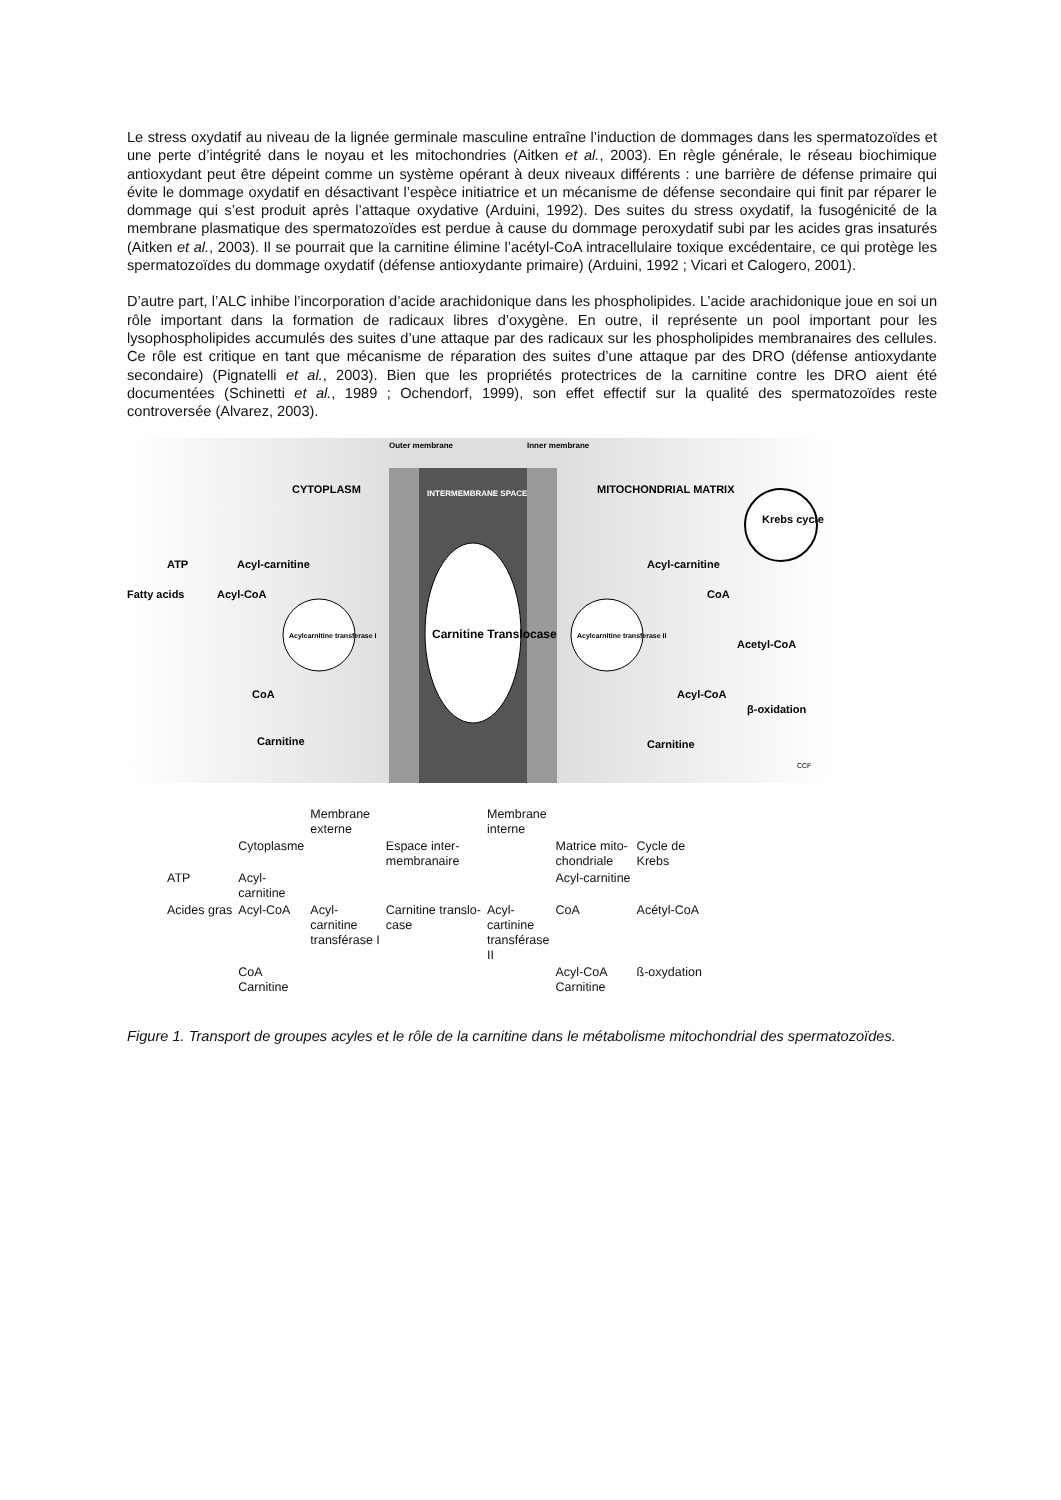Le stress oxydatif au niveau de la lignée germinale masculine entraîne l’induction de dommages dans les spermatozoïdes et une perte d’intégrité dans le noyau et les mitochondries (Aitken et al., 2003). En règle générale, le réseau biochimique antioxydant peut être dépeint comme un système opérant à deux niveaux différents : une barrière de défense primaire qui évite le dommage oxydatif en désactivant l’espèce initiatrice et un mécanisme de défense secondaire qui finit par réparer le dommage qui s’est produit après l’attaque oxydative (Arduini, 1992). Des suites du stress oxydatif, la fusogénicité de la membrane plasmatique des spermatozoïdes est perdue à cause du dommage peroxydatif subi par les acides gras insaturés (Aitken et al., 2003). Il se pourrait que la carnitine élimine l’acétyl-CoA intracellulaire toxique excédentaire, ce qui protège les spermatozoïdes du dommage oxydatif (défense antioxydante primaire) (Arduini, 1992 ; Vicari et Calogero, 2001).
D’autre part, l’ALC inhibe l’incorporation d’acide arachidonique dans les phospholipides. L’acide arachidonique joue en soi un rôle important dans la formation de radicaux libres d’oxygène. En outre, il représente un pool important pour les lysophospholipides accumulés des suites d’une attaque par des radicaux sur les phospholipides membranaires des cellules. Ce rôle est critique en tant que mécanisme de réparation des suites d’une attaque par des DRO (défense antioxydante secondaire) (Pignatelli et al., 2003). Bien que les propriétés protectrices de la carnitine contre les DRO aient été documentées (Schinetti et al., 1989 ; Ochendorf, 1999), son effet effectif sur la qualité des spermatozoïdes reste controversée (Alvarez, 2003).
Outer membrane
Inner membrane
CYTOPLASM
INTERMEMBRANE SPACE
MITOCHONDRIAL MATRIX
Krebs cycle
ATP
Acyl-carnitine
Acyl-carnitine
Fatty acids
Acyl-CoA
CoA
Acylcarnitine transferase I
Carnitine Translocase
Acylcarnitine transferase II
Acetyl-CoA
CoA
Acyl-CoA
β-oxidation
Carnitine
Carnitine
CCF
| | | Membrane externe | | Membrane interne | | |
| | Cytoplasme | | Espace inter- membranaire | | Matrice mito- chondriale | Cycle de Krebs |
| ATP | Acyl- carnitine | | | | Acyl-carnitine | |
| Acides gras | Acyl-CoA | Acyl- carnitine transférase I | Carnitine translo- case | Acyl- cartinine transférase II | CoA | Acétyl-CoA |
| | CoA Carnitine | | | | Acyl-CoA Carnitine | ß-oxydation |
Figure 1. Transport de groupes acyles et le rôle de la carnitine dans le métabolisme mitochondrial des spermatozoïdes.